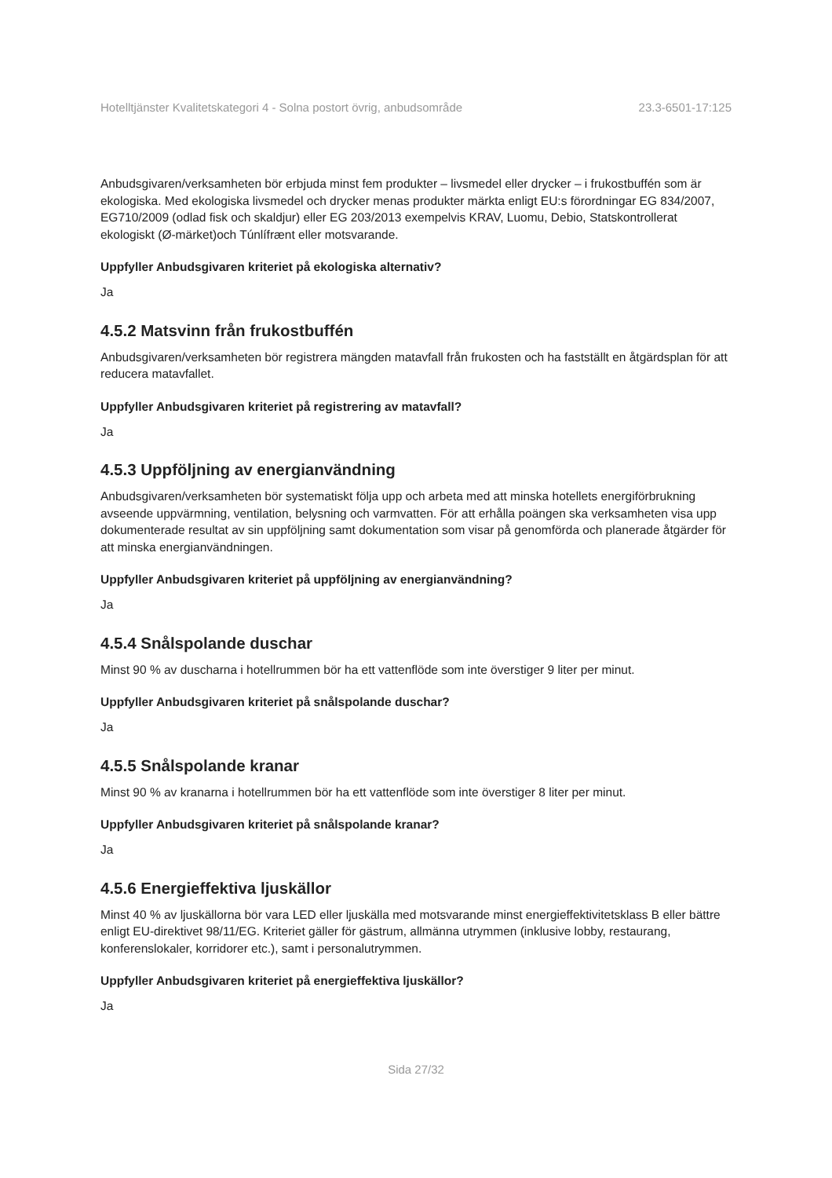Hotelltjänster Kvalitetskategori 4 - Solna postort övrig, anbudsområde 23.3-6501-17:125
Anbudsgivaren/verksamheten bör erbjuda minst fem produkter – livsmedel eller drycker – i frukostbuffén som är ekologiska. Med ekologiska livsmedel och drycker menas produkter märkta enligt EU:s förordningar EG 834/2007, EG710/2009 (odlad fisk och skaldjur) eller EG 203/2013 exempelvis KRAV, Luomu, Debio, Statskontrollerat ekologiskt (Ø-märket)och Túnlífrænt eller motsvarande.
Uppfyller Anbudsgivaren kriteriet på ekologiska alternativ?
Ja
4.5.2 Matsvinn från frukostbuffén
Anbudsgivaren/verksamheten bör registrera mängden matavfall från frukosten och ha fastställt en åtgärdsplan för att reducera matavfallet.
Uppfyller Anbudsgivaren kriteriet på registrering av matavfall?
Ja
4.5.3 Uppföljning av energianvändning
Anbudsgivaren/verksamheten bör systematiskt följa upp och arbeta med att minska hotellets energiförbrukning avseende uppvärmning, ventilation, belysning och varmvatten. För att erhålla poängen ska verksamheten visa upp dokumenterade resultat av sin uppföljning samt dokumentation som visar på genomförda och planerade åtgärder för att minska energianvändningen.
Uppfyller Anbudsgivaren kriteriet på uppföljning av energianvändning?
Ja
4.5.4 Snålspolande duschar
Minst 90 % av duscharna i hotellrummen bör ha ett vattenflöde som inte överstiger 9 liter per minut.
Uppfyller Anbudsgivaren kriteriet på snålspolande duschar?
Ja
4.5.5 Snålspolande kranar
Minst 90 % av kranarna i hotellrummen bör ha ett vattenflöde som inte överstiger 8 liter per minut.
Uppfyller Anbudsgivaren kriteriet på snålspolande kranar?
Ja
4.5.6 Energieffektiva ljuskällor
Minst 40 % av ljuskällorna bör vara LED eller ljuskälla med motsvarande minst energieffektivitetsklass B eller bättre enligt EU-direktivet 98/11/EG. Kriteriet gäller för gästrum, allmänna utrymmen (inklusive lobby, restaurang, konferenslokaler, korridorer etc.), samt i personalutrymmen.
Uppfyller Anbudsgivaren kriteriet på energieffektiva ljuskällor?
Ja
Sida 27/32